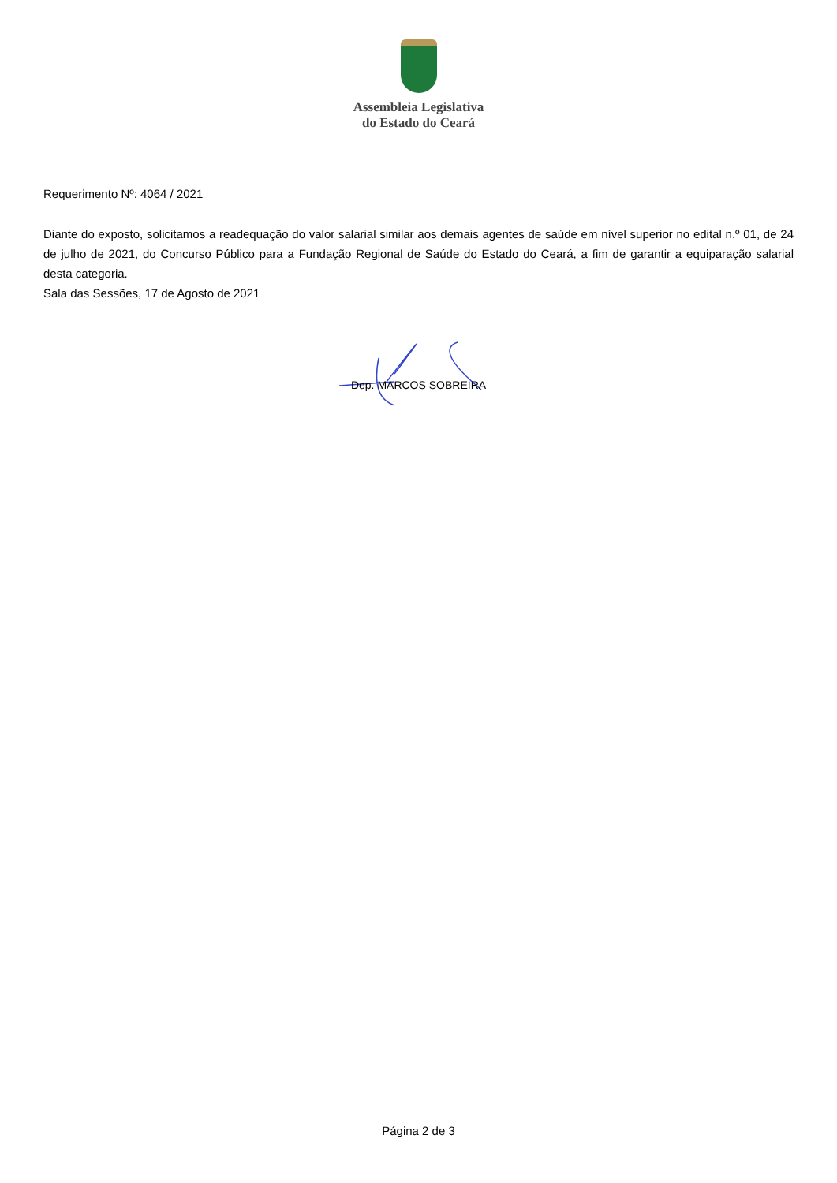Assembleia Legislativa
do Estado do Ceará
Requerimento Nº: 4064 / 2021
Diante do exposto, solicitamos a readequação do valor salarial similar aos demais agentes de saúde em nível superior no edital n.º 01, de 24 de julho de 2021, do Concurso Público para a Fundação Regional de Saúde do Estado do Ceará, a fim de garantir a equiparação salarial desta categoria.
Sala das Sessões, 17 de Agosto de 2021
Dep. MARCOS SOBREIRA
Página 2 de 3